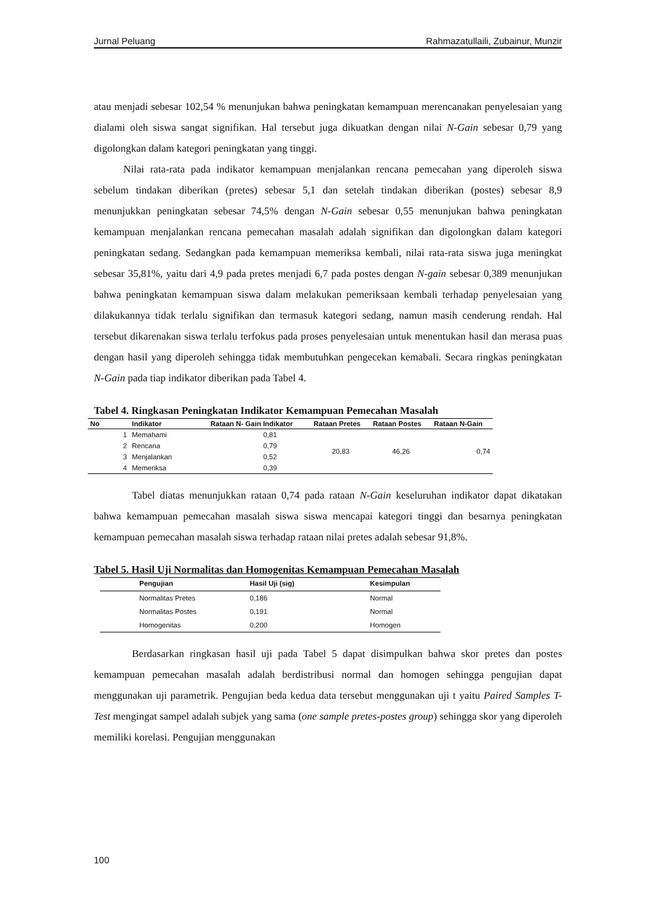Jurnal Peluang Rahmazatullaili, Zubainur, Munzir
atau menjadi sebesar 102,54 % menunjukan bahwa peningkatan kemampuan merencanakan penyelesaian yang dialami oleh siswa sangat signifikan. Hal tersebut juga dikuatkan dengan nilai N-Gain sebesar 0,79 yang digolongkan dalam kategori peningkatan yang tinggi.
Nilai rata-rata pada indikator kemampuan menjalankan rencana pemecahan yang diperoleh siswa sebelum tindakan diberikan (pretes) sebesar 5,1 dan setelah tindakan diberikan (postes) sebesar 8,9 menunjukkan peningkatan sebesar 74,5% dengan N-Gain sebesar 0,55 menunjukan bahwa peningkatan kemampuan menjalankan rencana pemecahan masalah adalah signifikan dan digolongkan dalam kategori peningkatan sedang. Sedangkan pada kemampuan memeriksa kembali, nilai rata-rata siswa juga meningkat sebesar 35,81%, yaitu dari 4,9 pada pretes menjadi 6,7 pada postes dengan N-gain sebesar 0,389 menunjukan bahwa peningkatan kemampuan siswa dalam melakukan pemeriksaan kembali terhadap penyelesaian yang dilakukannya tidak terlalu signifikan dan termasuk kategori sedang, namun masih cenderung rendah. Hal tersebut dikarenakan siswa terlalu terfokus pada proses penyelesaian untuk menentukan hasil dan merasa puas dengan hasil yang diperoleh sehingga tidak membutuhkan pengecekan kemabali. Secara ringkas peningkatan N-Gain pada tiap indikator diberikan pada Tabel 4.
Tabel 4. Ringkasan Peningkatan Indikator Kemampuan Pemecahan Masalah
| No | Indikator | Rataan N- Gain Indikator | Rataan Pretes | Rataan Postes | Rataan N-Gain |
| --- | --- | --- | --- | --- | --- |
| 1 | Memahami | 0,81 | 20,83 | 46,26 | 0,74 |
| 2 | Rencana | 0,79 | | | |
| 3 | Menjalankan | 0,52 | | | |
| 4 | Memeriksa | 0,39 | | | |
Tabel diatas menunjukkan rataan 0,74 pada rataan N-Gain keseluruhan indikator dapat dikatakan bahwa kemampuan pemecahan masalah siswa siswa mencapai kategori tinggi dan besarnya peningkatan kemampuan pemecahan masalah siswa terhadap rataan nilai pretes adalah sebesar 91,8%.
Tabel 5. Hasil Uji Normalitas dan Homogenitas Kemampuan Pemecahan Masalah
| Pengujian | Hasil Uji (sig) | Kesimpulan |
| --- | --- | --- |
| Normalitas Pretes | 0,186 | Normal |
| Normalitas Postes | 0,191 | Normal |
| Homogenitas | 0,200 | Homogen |
Berdasarkan ringkasan hasil uji pada Tabel 5 dapat disimpulkan bahwa skor pretes dan postes kemampuan pemecahan masalah adalah berdistribusi normal dan homogen sehingga pengujian dapat menggunakan uji parametrik. Pengujian beda kedua data tersebut menggunakan uji t yaitu Paired Samples T-Test mengingat sampel adalah subjek yang sama (one sample pretes-postes group) sehingga skor yang diperoleh memiliki korelasi. Pengujian menggunakan
100